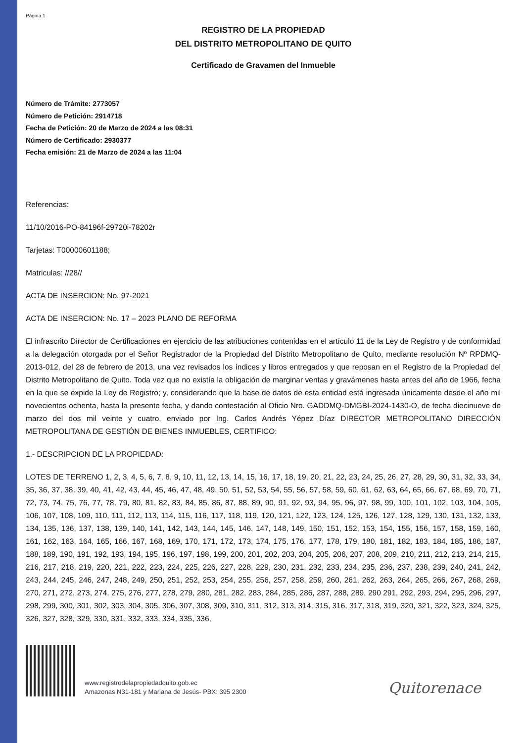Página 1
REGISTRO DE LA PROPIEDAD
DEL DISTRITO METROPOLITANO DE QUITO
Certificado de Gravamen del Inmueble
Número de Trámite: 2773057
Número de Petición: 2914718
Fecha de Petición: 20 de Marzo de 2024 a las 08:31
Número de Certificado: 2930377
Fecha emisión: 21 de Marzo de 2024 a las 11:04
Referencias:
11/10/2016-PO-84196f-29720i-78202r
Tarjetas: T00000601188;
Matriculas: //28//
ACTA DE INSERCION: No. 97-2021
ACTA DE INSERCION: No. 17 – 2023 PLANO DE REFORMA
El infrascrito Director de Certificaciones en ejercicio de las atribuciones contenidas en el artículo 11 de la Ley de Registro y de conformidad a la delegación otorgada por el Señor Registrador de la Propiedad del Distrito Metropolitano de Quito, mediante resolución Nº RPDMQ-2013-012, del 28 de febrero de 2013, una vez revisados los índices y libros entregados y que reposan en el Registro de la Propiedad del Distrito Metropolitano de Quito. Toda vez que no existía la obligación de marginar ventas y gravámenes hasta antes del año de 1966, fecha en la que se expide la Ley de Registro; y, considerando que la base de datos de esta entidad está ingresada únicamente desde el año mil novecientos ochenta, hasta la presente fecha, y dando contestación al Oficio Nro. GADDMQ-DMGBI-2024-1430-O, de fecha diecinueve de marzo del dos mil veinte y cuatro, enviado por Ing. Carlos Andrés Yépez Díaz DIRECTOR METROPOLITANO DIRECCIÓN METROPOLITANA DE GESTIÓN DE BIENES INMUEBLES, CERTIFICO:
1.- DESCRIPCION DE LA PROPIEDAD:
LOTES DE TERRENO 1, 2, 3, 4, 5, 6, 7, 8, 9, 10, 11, 12, 13, 14, 15, 16, 17, 18, 19, 20, 21, 22, 23, 24, 25, 26, 27, 28, 29, 30, 31, 32, 33, 34, 35, 36, 37, 38, 39, 40, 41, 42, 43, 44, 45, 46, 47, 48, 49, 50, 51, 52, 53, 54, 55, 56, 57, 58, 59, 60, 61, 62, 63, 64, 65, 66, 67, 68, 69, 70, 71, 72, 73, 74, 75, 76, 77, 78, 79, 80, 81, 82, 83, 84, 85, 86, 87, 88, 89, 90, 91, 92, 93, 94, 95, 96, 97, 98, 99, 100, 101, 102, 103, 104, 105, 106, 107, 108, 109, 110, 111, 112, 113, 114, 115, 116, 117, 118, 119, 120, 121, 122, 123, 124, 125, 126, 127, 128, 129, 130, 131, 132, 133, 134, 135, 136, 137, 138, 139, 140, 141, 142, 143, 144, 145, 146, 147, 148, 149, 150, 151, 152, 153, 154, 155, 156, 157, 158, 159, 160, 161, 162, 163, 164, 165, 166, 167, 168, 169, 170, 171, 172, 173, 174, 175, 176, 177, 178, 179, 180, 181, 182, 183, 184, 185, 186, 187, 188, 189, 190, 191, 192, 193, 194, 195, 196, 197, 198, 199, 200, 201, 202, 203, 204, 205, 206, 207, 208, 209, 210, 211, 212, 213, 214, 215, 216, 217, 218, 219, 220, 221, 222, 223, 224, 225, 226, 227, 228, 229, 230, 231, 232, 233, 234, 235, 236, 237, 238, 239, 240, 241, 242, 243, 244, 245, 246, 247, 248, 249, 250, 251, 252, 253, 254, 255, 256, 257, 258, 259, 260, 261, 262, 263, 264, 265, 266, 267, 268, 269, 270, 271, 272, 273, 274, 275, 276, 277, 278, 279, 280, 281, 282, 283, 284, 285, 286, 287, 288, 289, 290 291, 292, 293, 294, 295, 296, 297, 298, 299, 300, 301, 302, 303, 304, 305, 306, 307, 308, 309, 310, 311, 312, 313, 314, 315, 316, 317, 318, 319, 320, 321, 322, 323, 324, 325, 326, 327, 328, 329, 330, 331, 332, 333, 334, 335, 336,
www.registrodelapropiedadquito.gob.ec
Amazonas N31-181 y Mariana de Jesús- PBX: 395 2300
Quitorenace